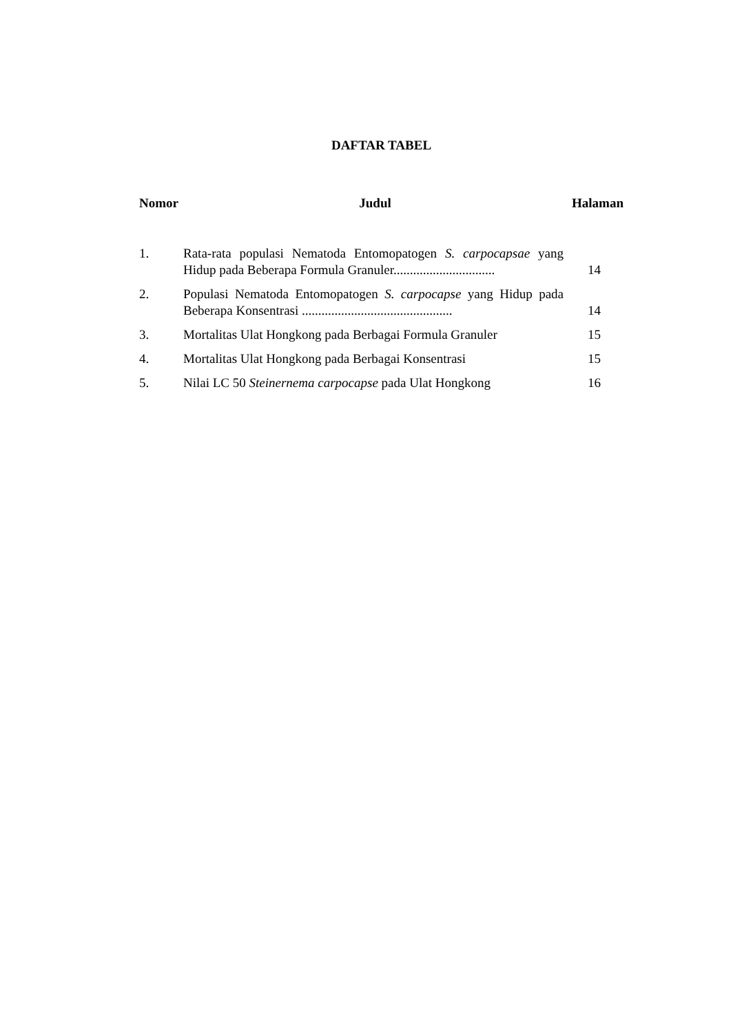DAFTAR TABEL
Nomor Judul Halaman
| 1. | Rata-rata populasi Nematoda Entomopatogen S. carpocapsae yang Hidup pada Beberapa Formula Granuler............................... | 14 |
| 2. | Populasi Nematoda Entomopatogen S. carpocapse yang Hidup pada Beberapa Konsentrasi .............................................. | 14 |
| 3. | Mortalitas Ulat Hongkong pada Berbagai Formula Granuler | 15 |
| 4. | Mortalitas Ulat Hongkong pada Berbagai Konsentrasi | 15 |
| 5. | Nilai LC 50 Steinernema carpocapse pada Ulat Hongkong | 16 |